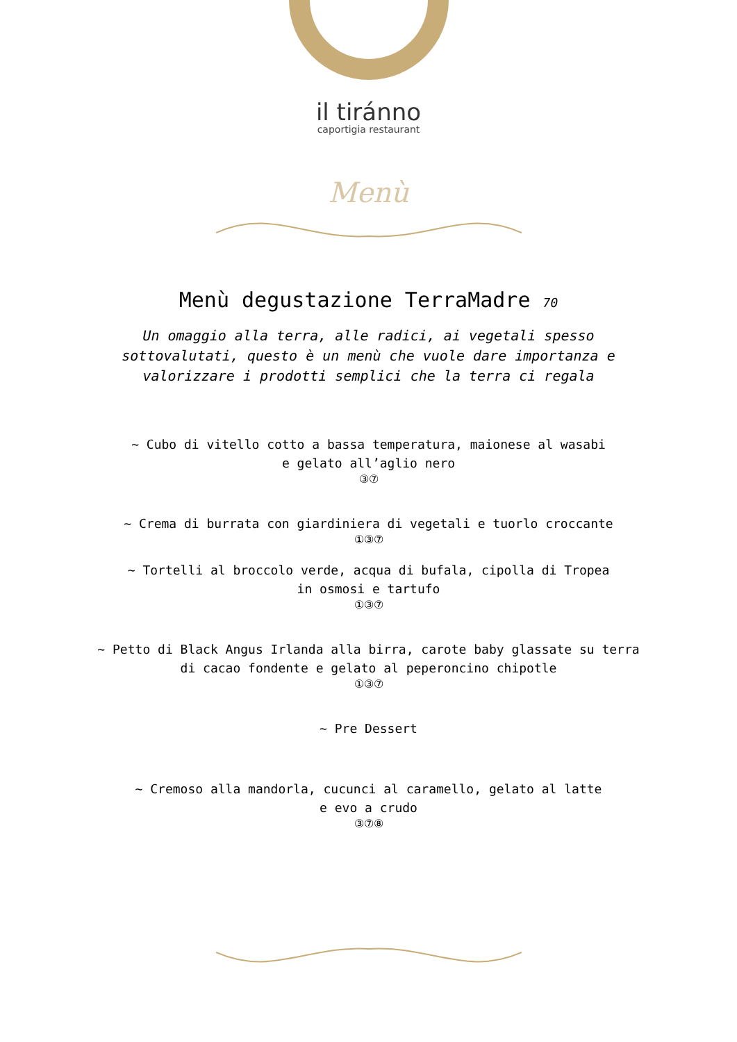il tiránno
caportigia restaurant
Menù
Menù degustazione TerraMadre 70
Un omaggio alla terra, alle radici, ai vegetali spesso sottovalutati, questo è un menù che vuole dare importanza e valorizzare i prodotti semplici che la terra ci regala
~ Cubo di vitello cotto a bassa temperatura, maionese al wasabi
e gelato all’aglio nero
③⑦
~ Crema di burrata con giardiniera di vegetali e tuorlo croccante
①③⑦
~ Tortelli al broccolo verde, acqua di bufala, cipolla di Tropea
in osmosi e tartufo
①③⑦
~ Petto di Black Angus Irlanda alla birra, carote baby glassate su terra
di cacao fondente e gelato al peperoncino chipotle
①③⑦
~ Pre Dessert
~ Cremoso alla mandorla, cucunci al caramello, gelato al latte
e evo a crudo
③⑦⑧